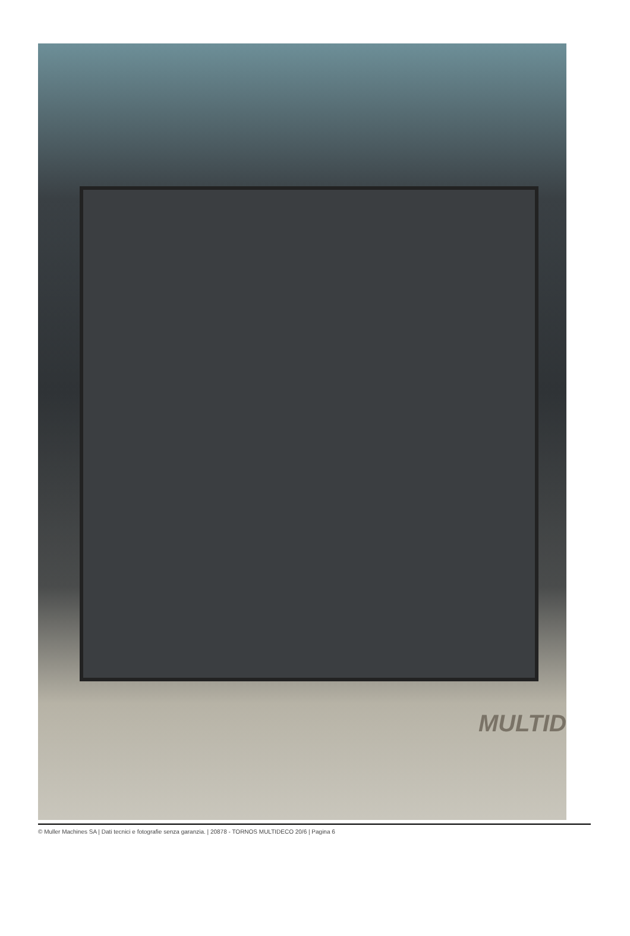MULTID
© Muller Machines SA | Dati tecnici e fotografie senza garanzia. | 20878 - TORNOS MULTIDECO 20/6 | Pagina 6